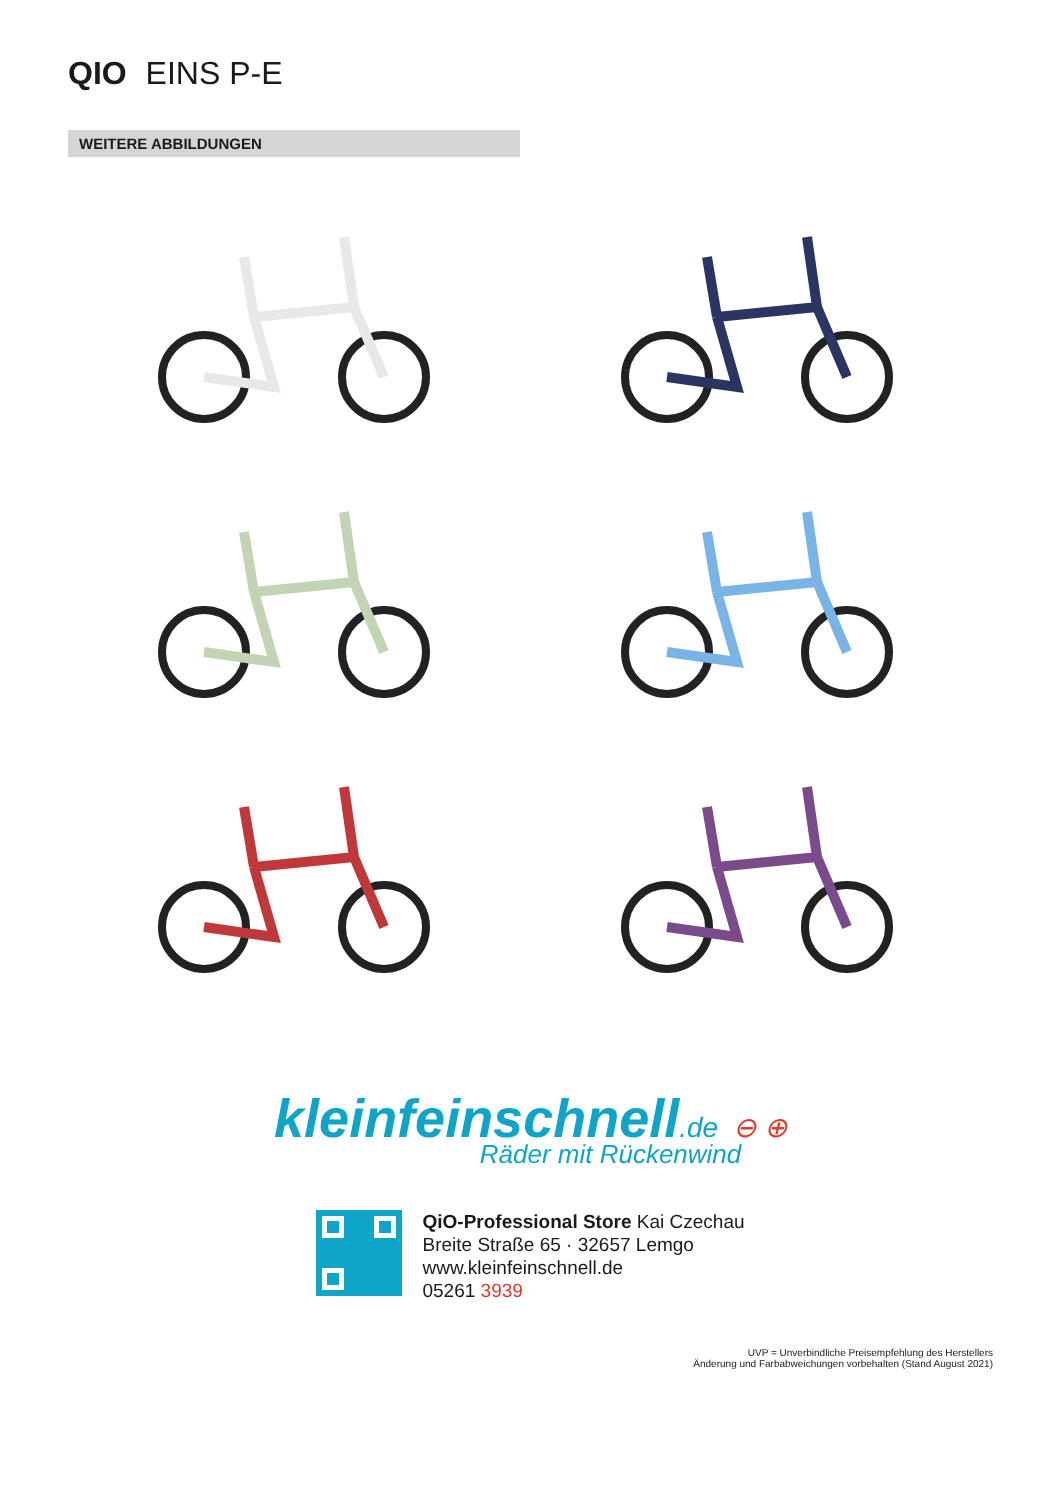QIO EINS P-E
WEITERE ABBILDUNGEN
kleinfeinschnell.de ⊖ ⊕
Räder mit Rückenwind
QiO-Professional Store Kai Czechau
Breite Straße 65 · 32657 Lemgo
www.kleinfeinschnell.de
05261 3939
UVP = Unverbindliche Preisempfehlung des Herstellers
Änderung und Farbabweichungen vorbehalten (Stand August 2021)